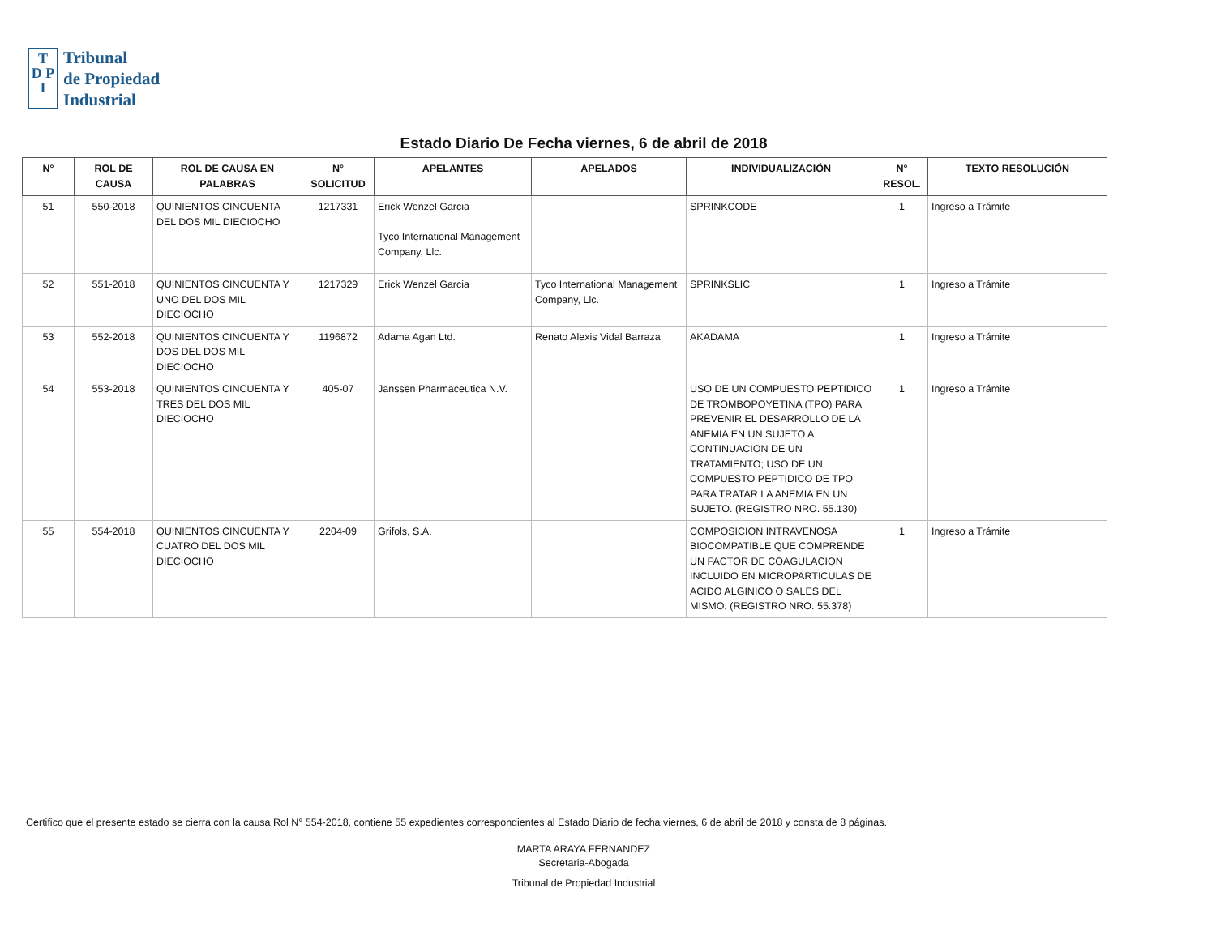T
D P
I
Tribunal
de Propiedad
Industrial
Estado Diario De Fecha viernes, 6 de abril de 2018
| N° | ROL DE CAUSA | ROL DE CAUSA EN PALABRAS | N° SOLICITUD | APELANTES | APELADOS | INDIVIDUALIZACIÓN | N° RESOL. | TEXTO RESOLUCIÓN |
| --- | --- | --- | --- | --- | --- | --- | --- | --- |
| 51 | 550-2018 | QUINIENTOS CINCUENTA DEL DOS MIL DIECIOCHO | 1217331 | Erick Wenzel Garcia Tyco International Management Company, Llc. | | SPRINKCODE | 1 | Ingreso a Trámite |
| 52 | 551-2018 | QUINIENTOS CINCUENTA Y UNO DEL DOS MIL DIECIOCHO | 1217329 | Erick Wenzel Garcia | Tyco International Management Company, Llc. | SPRINKSLIC | 1 | Ingreso a Trámite |
| 53 | 552-2018 | QUINIENTOS CINCUENTA Y DOS DEL DOS MIL DIECIOCHO | 1196872 | Adama Agan Ltd. | Renato Alexis Vidal Barraza | AKADAMA | 1 | Ingreso a Trámite |
| 54 | 553-2018 | QUINIENTOS CINCUENTA Y TRES DEL DOS MIL DIECIOCHO | 405-07 | Janssen Pharmaceutica N.V. | | USO DE UN COMPUESTO PEPTIDICO DE TROMBOPOYETINA (TPO) PARA PREVENIR EL DESARROLLO DE LA ANEMIA EN UN SUJETO A CONTINUACION DE UN TRATAMIENTO; USO DE UN COMPUESTO PEPTIDICO DE TPO PARA TRATAR LA ANEMIA EN UN SUJETO. (REGISTRO NRO. 55.130) | 1 | Ingreso a Trámite |
| 55 | 554-2018 | QUINIENTOS CINCUENTA Y CUATRO DEL DOS MIL DIECIOCHO | 2204-09 | Grifols, S.A. | | COMPOSICION INTRAVENOSA BIOCOMPATIBLE QUE COMPRENDE UN FACTOR DE COAGULACION INCLUIDO EN MICROPARTICULAS DE ACIDO ALGINICO O SALES DEL MISMO. (REGISTRO NRO. 55.378) | 1 | Ingreso a Trámite |
Certifico que el presente estado se cierra con la causa Rol N° 554-2018, contiene 55 expedientes correspondientes al Estado Diario de fecha viernes, 6 de abril de 2018 y consta de 8 páginas.
MARTA ARAYA FERNANDEZ
Secretaria-Abogada
Tribunal de Propiedad Industrial